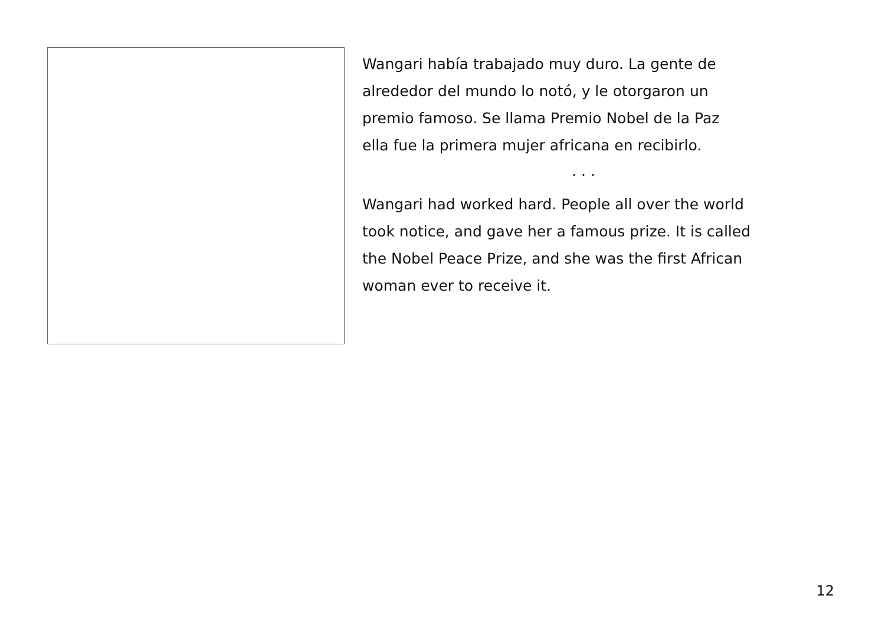Wangari había trabajado muy duro. La gente de
alrededor del mundo lo notó, y le otorgaron un
premio famoso. Se llama Premio Nobel de la Paz
ella fue la primera mujer africana en recibirlo.
. . .
Wangari had worked hard. People all over the world
took notice, and gave her a famous prize. It is called
the Nobel Peace Prize, and she was the first African
woman ever to receive it.
12